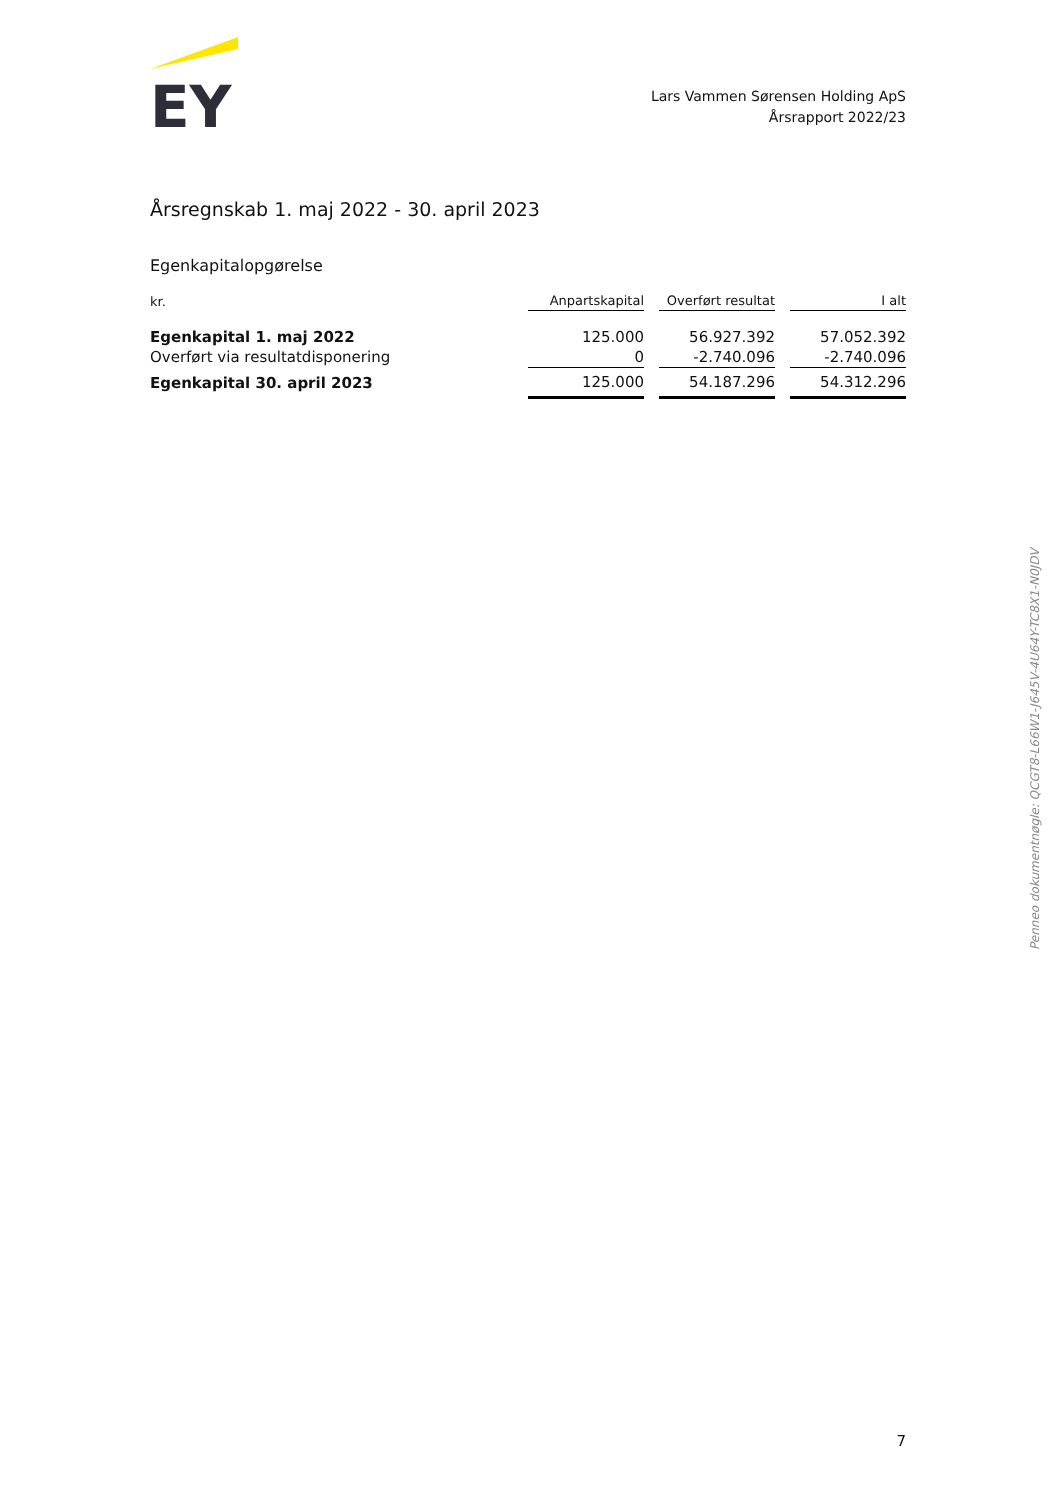EY
Lars Vammen Sørensen Holding ApS
Årsrapport 2022/23
Årsregnskab 1. maj 2022 - 30. april 2023
Egenkapitalopgørelse
| kr. | Anpartskapital | Overført resultat | I alt |
| --- | --- | --- | --- |
| Egenkapital 1. maj 2022 | 125.000 | 56.927.392 | 57.052.392 |
| Overført via resultatdisponering | 0 | -2.740.096 | -2.740.096 |
| Egenkapital 30. april 2023 | 125.000 | 54.187.296 | 54.312.296 |
Penneo dokumentnøgle: QCGT8-L66W1-J645V-4U64Y-TC8X1-N0JDV
7